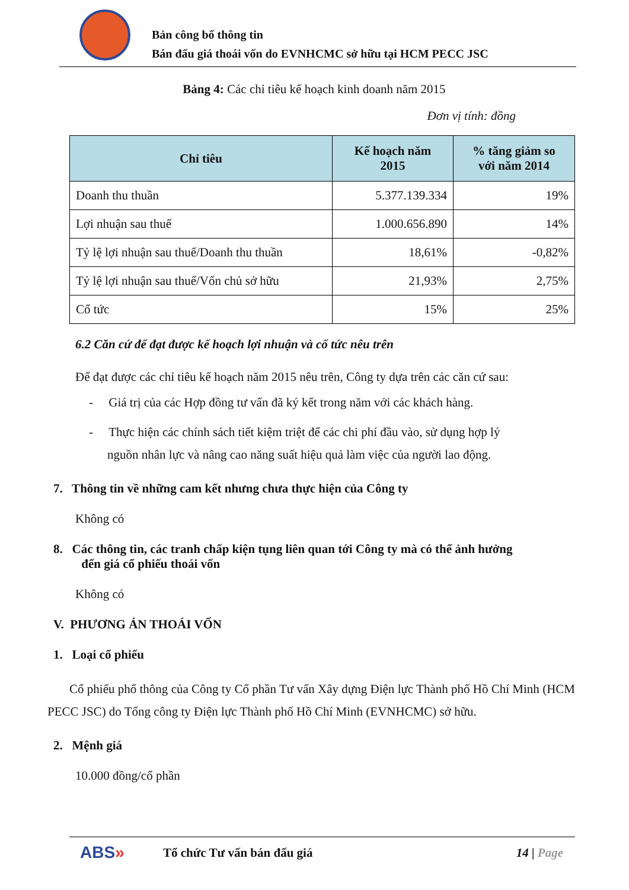Bản công bố thông tin
Bán đấu giá thoái vốn do EVNHCMC sở hữu tại HCM PECC JSC
Bảng 4: Các chỉ tiêu kế hoạch kinh doanh năm 2015
Đơn vị tính: đồng
| Chỉ tiêu | Kế hoạch năm 2015 | % tăng giảm so với năm 2014 |
| --- | --- | --- |
| Doanh thu thuần | 5.377.139.334 | 19% |
| Lợi nhuận sau thuế | 1.000.656.890 | 14% |
| Tỷ lệ lợi nhuận sau thuế/Doanh thu thuần | 18,61% | -0,82% |
| Tỷ lệ lợi nhuận sau thuế/Vốn chủ sở hữu | 21,93% | 2,75% |
| Cổ tức | 15% | 25% |
6.2 Căn cứ để đạt được kế hoạch lợi nhuận và cổ tức nêu trên
Để đạt được các chỉ tiêu kế hoạch năm 2015 nêu trên, Công ty dựa trên các căn cứ sau:
- Giá trị của các Hợp đồng tư vấn đã ký kết trong năm với các khách hàng.
- Thực hiện các chính sách tiết kiệm triệt để các chi phí đầu vào, sử dụng hợp lý
nguồn nhân lực và nâng cao năng suất hiệu quả làm việc của người lao động.
7. Thông tin về những cam kết nhưng chưa thực hiện của Công ty
Không có
8. Các thông tin, các tranh chấp kiện tụng liên quan tới Công ty mà có thể ảnh hưởng
đến giá cổ phiếu thoái vốn
Không có
V. PHƯƠNG ÁN THOÁI VỐN
1. Loại cổ phiếu
Cổ phiếu phổ thông của Công ty Cổ phần Tư vấn Xây dựng Điện lực Thành phố Hồ Chí Minh (HCM PECC JSC) do Tổng công ty Điện lực Thành phố Hồ Chí Minh (EVNHCMC) sở hữu.
2. Mệnh giá
10.000 đồng/cổ phần
ABS» Tổ chức Tư vấn bán đấu giá 14 | Page